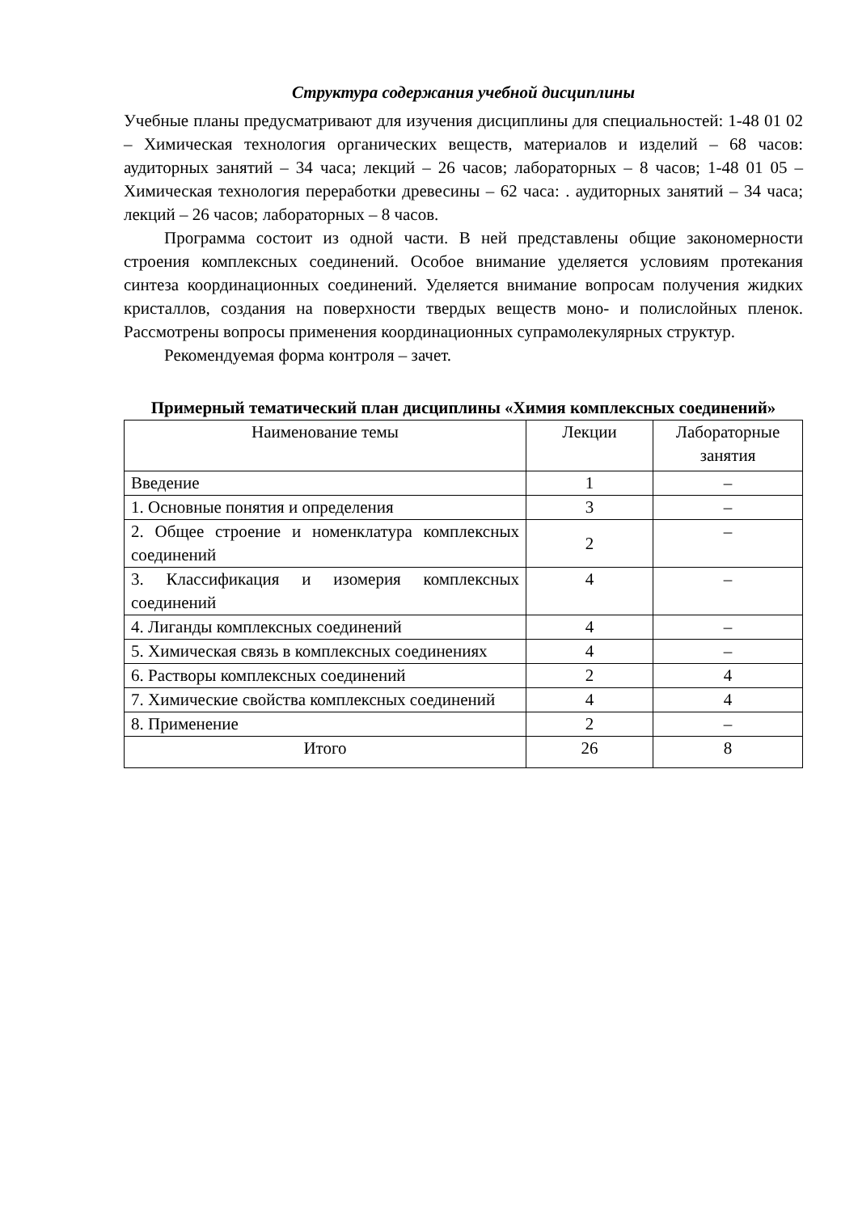Структура содержания учебной дисциплины
Учебные планы предусматривают для изучения дисциплины для специальностей: 1-48 01 02 – Химическая технология органических веществ, материалов и изделий – 68 часов: аудиторных занятий – 34 часа; лекций – 26 часов; лабораторных – 8 часов; 1-48 01 05 – Химическая технология переработки древесины – 62 часа: . аудиторных занятий – 34 часа; лекций – 26 часов; лабораторных – 8 часов.
Программа состоит из одной части. В ней представлены общие закономерности строения комплексных соединений. Особое внимание уделяется условиям протекания синтеза координационных соединений. Уделяется внимание вопросам получения жидких кристаллов, создания на поверхности твердых веществ моно- и полислойных пленок. Рассмотрены вопросы применения координационных супрамолекулярных структур.
Рекомендуемая форма контроля – зачет.
Примерный тематический план дисциплины «Химия комплексных соединений»
| Наименование темы | Лекции | Лабораторные занятия |
| --- | --- | --- |
| Введение | 1 | – |
| 1. Основные понятия и определения | 3 | – |
| 2. Общее строение и номенклатура комплексных соединений | 2 | – |
| 3. Классификация и изомерия комплексных соединений | 4 | – |
| 4. Лиганды комплексных соединений | 4 | – |
| 5. Химическая связь в комплексных соединениях | 4 | – |
| 6. Растворы комплексных соединений | 2 | 4 |
| 7. Химические свойства комплексных соединений | 4 | 4 |
| 8. Применение | 2 | – |
| Итого | 26 | 8 |